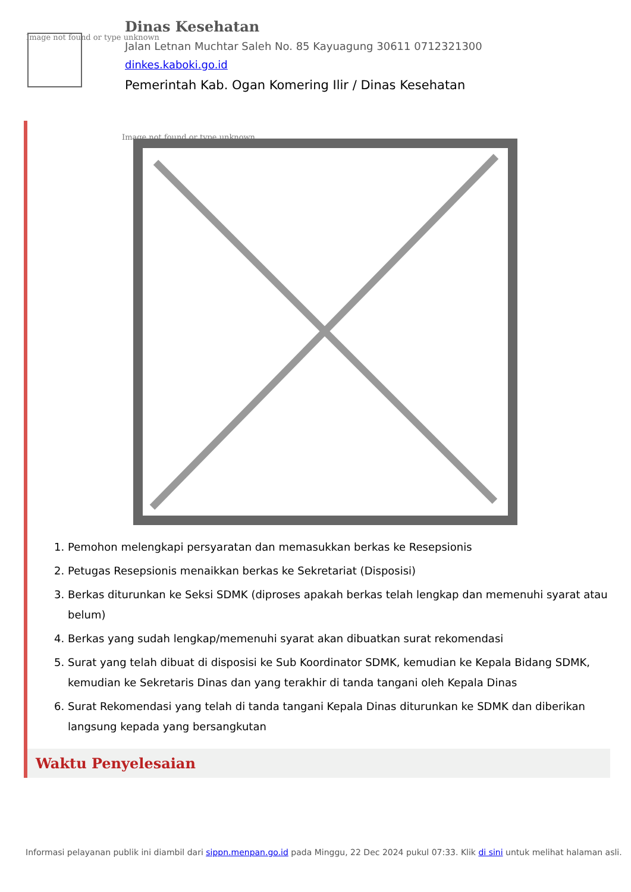Image not found or type unknown
Dinas Kesehatan
Jalan Letnan Muchtar Saleh No. 85 Kayuagung 30611 0712321300
dinkes.kaboki.go.id
Pemerintah Kab. Ogan Komering Ilir / Dinas Kesehatan
Image not found or type unknown
1. Pemohon melengkapi persyaratan dan memasukkan berkas ke Resepsionis
2. Petugas Resepsionis menaikkan berkas ke Sekretariat (Disposisi)
3. Berkas diturunkan ke Seksi SDMK (diproses apakah berkas telah lengkap dan memenuhi syarat atau belum)
4. Berkas yang sudah lengkap/memenuhi syarat akan dibuatkan surat rekomendasi
5. Surat yang telah dibuat di disposisi ke Sub Koordinator SDMK, kemudian ke Kepala Bidang SDMK, kemudian ke Sekretaris Dinas dan yang terakhir di tanda tangani oleh Kepala Dinas
6. Surat Rekomendasi yang telah di tanda tangani Kepala Dinas diturunkan ke SDMK dan diberikan langsung kepada yang bersangkutan
Waktu Penyelesaian
Informasi pelayanan publik ini diambil dari sippn.menpan.go.id pada Minggu, 22 Dec 2024 pukul 07:33. Klik di sini untuk melihat halaman asli.